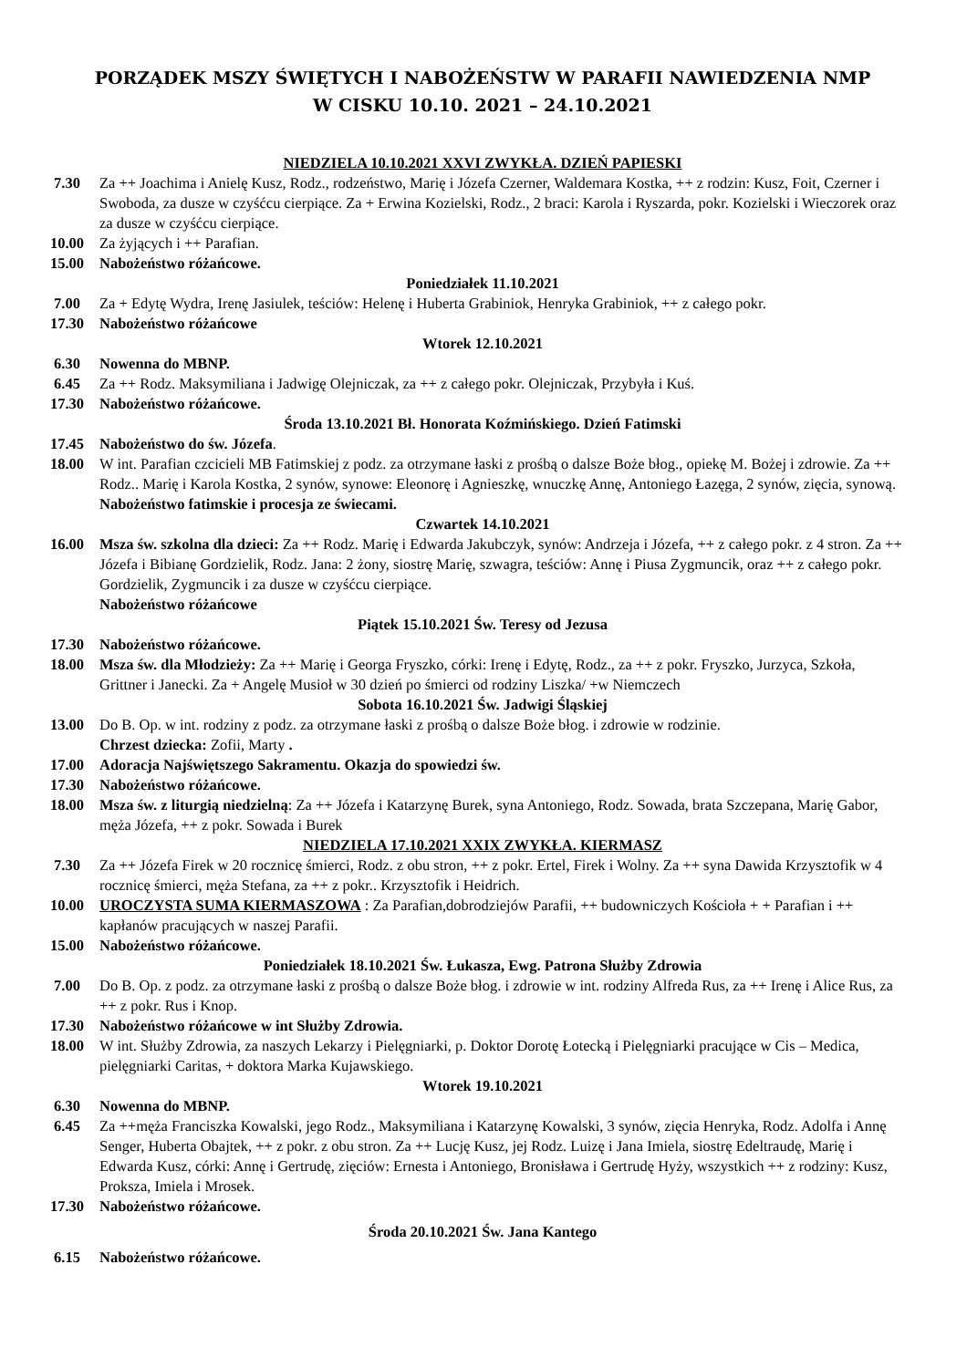PORZĄDEK MSZY ŚWIĘTYCH I NABOŻEŃSTW W PARAFII NAWIEDZENIA NMP
W CISKU 10.10. 2021 – 24.10.2021
NIEDZIELA 10.10.2021 XXVI ZWYKŁA. DZIEŃ PAPIESKI
7.30 Za ++ Joachima i Anielę Kusz, Rodz., rodzeństwo, Marię i Józefa Czerner, Waldemara Kostka, ++ z rodzin: Kusz, Foit, Czerner i Swoboda, za dusze w czyśćcu cierpiące. Za + Erwina Kozielski, Rodz., 2 braci: Karola i Ryszarda, pokr. Kozielski i Wieczorek oraz za dusze w czyśćcu cierpiące.
10.00 Za żyjących i ++ Parafian.
15.00 Nabożeństwo różańcowe.
Poniedziałek 11.10.2021
7.00 Za + Edytę Wydra, Irenę Jasiulek, teściów: Helenę i Huberta Grabiniok, Henryka Grabiniok, ++ z całego pokr.
17.30 Nabożeństwo różańcowe
Wtorek 12.10.2021
6.30 Nowenna do MBNP.
6.45 Za ++ Rodz. Maksymiliana i Jadwigę Olejniczak, za ++ z całego pokr. Olejniczak, Przybyła i Kuś.
17.30 Nabożeństwo różańcowe.
Środa 13.10.2021 Bł. Honorata Koźmińskiego. Dzień Fatimski
17.45 Nabożeństwo do św. Józefa.
18.00 W int. Parafian czcicieli MB Fatimskiej z podz. za otrzymane łaski z prośbą o dalsze Boże błog., opiekę M. Bożej i zdrowie. Za ++ Rodz.. Marię i Karola Kostka, 2 synów, synowe: Eleonorę i Agnieszkę, wnuczkę Annę, Antoniego Łazęga, 2 synów, zięcia, synową. Nabożeństwo fatimskie i procesja ze świecami.
Czwartek 14.10.2021
16.00 Msza św. szkolna dla dzieci: Za ++ Rodz. Marię i Edwarda Jakubczyk, synów: Andrzeja i Józefa, ++ z całego pokr. z 4 stron. Za ++ Józefa i Bibianę Gordzielik, Rodz. Jana: 2 żony, siostrę Marię, szwagra, teściów: Annę i Piusa Zygmuncik, oraz ++ z całego pokr. Gordzielik, Zygmuncik i za dusze w czyśćcu cierpiące.
Nabożeństwo różańcowe
Piątek 15.10.2021 Św. Teresy od Jezusa
17.30 Nabożeństwo różańcowe.
18.00 Msza św. dla Młodzieży: Za ++ Marię i Georga Fryszko, córki: Irenę i Edytę, Rodz., za ++ z pokr. Fryszko, Jurzyca, Szkoła, Grittner i Janecki. Za + Angelę Musioł w 30 dzień po śmierci od rodziny Liszka/ +w Niemczech
Sobota 16.10.2021 Św. Jadwigi Śląskiej
13.00 Do B. Op. w int. rodziny z podz. za otrzymane łaski z prośbą o dalsze Boże błog. i zdrowie w rodzinie.
Chrzest dziecka: Zofii, Marty .
17.00 Adoracja Najświętszego Sakramentu. Okazja do spowiedzi św.
17.30 Nabożeństwo różańcowe.
18.00 Msza św. z liturgią niedzielną: Za ++ Józefa i Katarzynę Burek, syna Antoniego, Rodz. Sowada, brata Szczepana, Marię Gabor, męża Józefa, ++ z pokr. Sowada i Burek
NIEDZIELA 17.10.2021 XXIX ZWYKŁA. KIERMASZ
7.30 Za ++ Józefa Firek w 20 rocznicę śmierci, Rodz. z obu stron, ++ z pokr. Ertel, Firek i Wolny. Za ++ syna Dawida Krzysztofik w 4 rocznicę śmierci, męża Stefana, za ++ z pokr.. Krzysztofik i Heidrich.
10.00 UROCZYSTA SUMA KIERMASZOWA : Za Parafian,dobrodziejów Parafii, ++ budowniczych Kościoła + + Parafian i ++ kapłanów pracujących w naszej Parafii.
15.00 Nabożeństwo różańcowe.
Poniedziałek 18.10.2021 Św. Łukasza, Ewg. Patrona Służby Zdrowia
7.00 Do B. Op. z podz. za otrzymane łaski z prośbą o dalsze Boże błog. i zdrowie w int. rodziny Alfreda Rus, za ++ Irenę i Alice Rus, za ++ z pokr. Rus i Knop.
17.30 Nabożeństwo różańcowe w int Służby Zdrowia.
18.00 W int. Służby Zdrowia, za naszych Lekarzy i Pielęgniarki, p. Doktor Dorotę Łotecką i Pielęgniarki pracujące w Cis – Medica, pielęgniarki Caritas, + doktora Marka Kujawskiego.
Wtorek 19.10.2021
6.30 Nowenna do MBNP.
6.45 Za ++męża Franciszka Kowalski, jego Rodz., Maksymiliana i Katarzynę Kowalski, 3 synów, zięcia Henryka, Rodz. Adolfa i Annę Senger, Huberta Obajtek, ++ z pokr. z obu stron. Za ++ Lucję Kusz, jej Rodz. Luizę i Jana Imiela, siostrę Edeltraudę, Marię i Edwarda Kusz, córki: Annę i Gertrudę, zięciów: Ernesta i Antoniego, Bronisława i Gertrudę Hyży, wszystkich ++ z rodziny: Kusz, Proksza, Imiela i Mrosek.
17.30 Nabożeństwo różańcowe.
Środa 20.10.2021 Św. Jana Kantego
6.15 Nabożeństwo różańcowe.